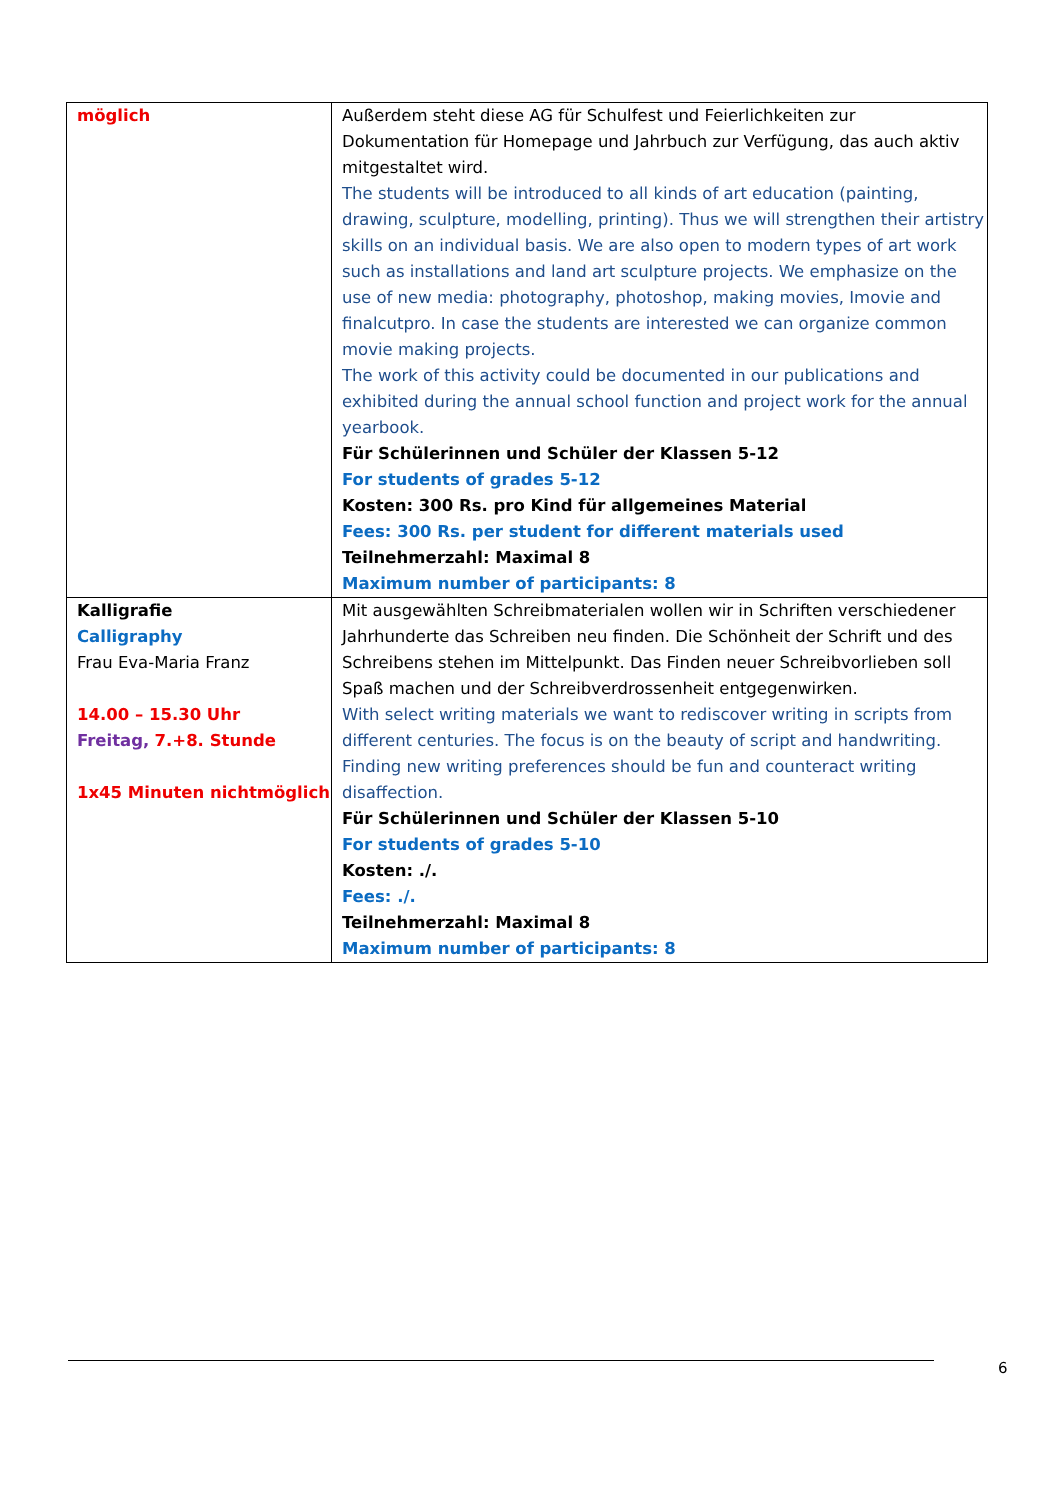| möglich | Außerdem steht diese AG für Schulfest und Feierlichkeiten zur Dokumentation für Homepage und Jahrbuch zur Verfügung, das auch aktiv mitgestaltet wird. The students will be introduced to all kinds of art education (painting, drawing, sculpture, modelling, printing). Thus we will strengthen their artistry skills on an individual basis. We are also open to modern types of art work such as installations and land art sculpture projects. We emphasize on the use of new media: photography, photoshop, making movies, Imovie and finalcutpro. In case the students are interested we can organize common movie making projects. The work of this activity could be documented in our publications and exhibited during the annual school function and project work for the annual yearbook. Für Schülerinnen und Schüler der Klassen 5-12 For students of grades 5-12 Kosten: 300 Rs. pro Kind für allgemeines Material Fees: 300 Rs. per student for different materials used Teilnehmerzahl: Maximal 8 Maximum number of participants: 8 |
| Kalligrafie Calligraphy Frau Eva-Maria Franz 14.00 – 15.30 Uhr Freitag, 7.+8. Stunde 1x45 Minuten nichtmöglich | Mit ausgewählten Schreibmaterialen wollen wir in Schriften verschiedener Jahrhunderte das Schreiben neu finden. Die Schönheit der Schrift und des Schreibens stehen im Mittelpunkt. Das Finden neuer Schreibvorlieben soll Spaß machen und der Schreibverdrossenheit entgegenwirken. With select writing materials we want to rediscover writing in scripts from different centuries. The focus is on the beauty of script and handwriting. Finding new writing preferences should be fun and counteract writing disaffection. Für Schülerinnen und Schüler der Klassen 5-10 For students of grades 5-10 Kosten: ./. Fees: ./. Teilnehmerzahl: Maximal 8 Maximum number of participants: 8 |
6